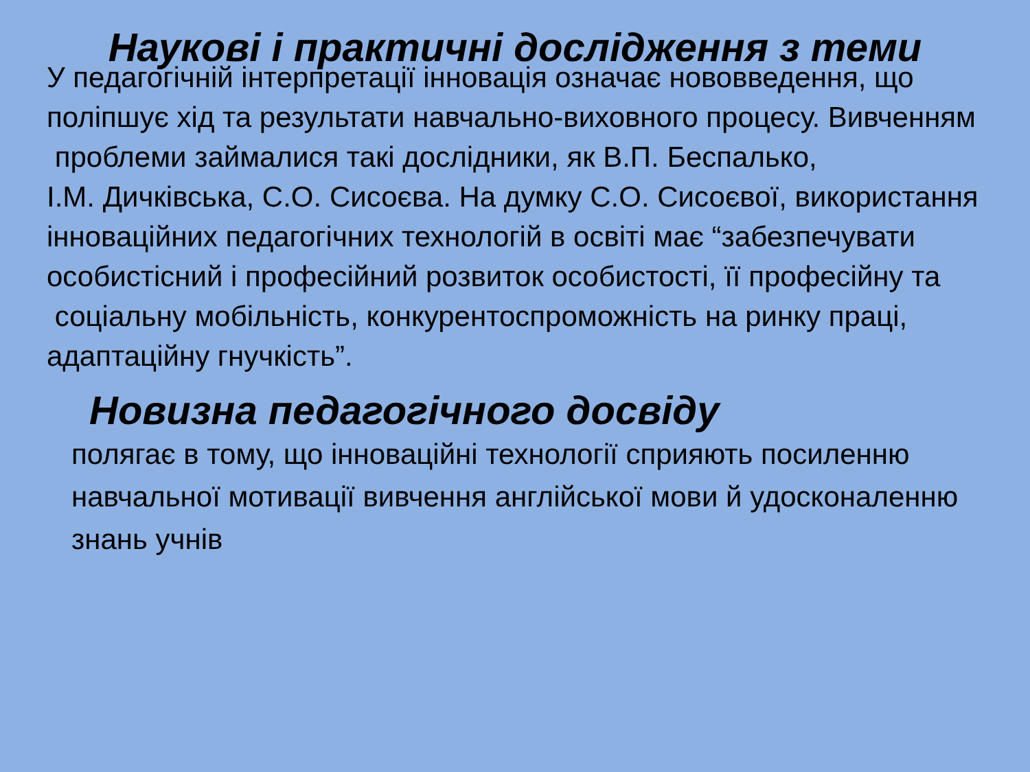Наукові і практичні дослідження з теми
У педагогічній інтерпретації інновація означає нововведення, що
поліпшує хід та результати навчально-виховного процесу. Вивченням
проблеми займалися такі дослідники, як В.П. Беспалько,
І.М. Дичківська, С.О. Сисоєва. На думку С.О. Сисоєвої, використання
інноваційних педагогічних технологій в освіті має “забезпечувати
особистісний і професійний розвиток особистості, її професійну та
соціальну мобільність, конкурентоспроможність на ринку праці,
адаптаційну гнучкість”.
Новизна педагогічного досвіду
полягає в тому, що інноваційні технології сприяють посиленню навчальної мотивації вивчення англійської мови й удосконаленню знань учнів